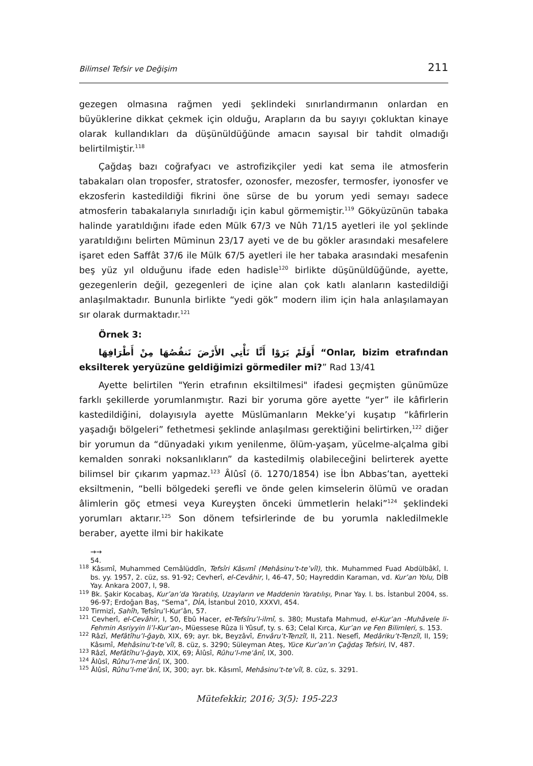Bilimsel Tefsir ve Değişim 211
gezegen olmasına rağmen yedi şeklindeki sınırlandırmanın onlardan en büyüklerine dikkat çekmek için olduğu, Arapların da bu sayıyı çokluktan kinaye olarak kullandıkları da düşünüldüğünde amacın sayısal bir tahdit olmadığı belirtilmiştir.<sup>118</sup>
Çağdaş bazı coğrafyacı ve astrofizikçiler yedi kat sema ile atmosferin tabakaları olan troposfer, stratosfer, ozonosfer, mezosfer, termosfer, iyonosfer ve ekzosferin kastedildiği fikrini öne sürse de bu yorum yedi semayı sadece atmosferin tabakalarıyla sınırladığı için kabul görmemiştir.<sup>119</sup> Gökyüzünün tabaka halinde yaratıldığını ifade eden Mülk 67/3 ve Nûh 71/15 ayetleri ile yol şeklinde yaratıldığını belirten Müminun 23/17 ayeti ve de bu gökler arasındaki mesafelere işaret eden Saffât 37/6 ile Mülk 67/5 ayetleri ile her tabaka arasındaki mesafenin beş yüz yıl olduğunu ifade eden hadisle<sup>120</sup> birlikte düşünüldüğünde, ayette, gezegenlerin değil, gezegenleri de içine alan çok katlı alanların kastedildiği anlaşılmaktadır. Bununla birlikte “yedi gök” modern ilim için hala anlaşılamayan sır olarak durmaktadır.<sup>121</sup>
Örnek 3:
أَوَلَمْ يَرَوْا أَنَّا نَأْتِي الأَرْضَ نَنقُصُهَا مِنْ أَطْرَافِهَا “Onlar, bizim etrafından eksilterek yeryüzüne geldiğimizi görmediler mi?” Rad 13/41
Ayette belirtilen "Yerin etrafının eksiltilmesi" ifadesi geçmişten günümüze farklı şekillerde yorumlanmıştır. Razi bir yoruma göre ayette “yer” ile kâfirlerin kastedildiğini, dolayısıyla ayette Müslümanların Mekke’yi kuşatıp “kâfirlerin yaşadığı bölgeleri” fethetmesi şeklinde anlaşılması gerektiğini belirtirken,<sup>122</sup> diğer bir yorumun da “dünyadaki yıkım yenilenme, ölüm-yaşam, yücelme-alçalma gibi kemalden sonraki noksanlıkların” da kastedilmiş olabileceğini belirterek ayette bilimsel bir çıkarım yapmaz.<sup>123</sup> Âlûsî (ö. 1270/1854) ise İbn Abbas’tan, ayetteki eksiltmenin, “belli bölgedeki şerefli ve önde gelen kimselerin ölümü ve oradan âlimlerin göç etmesi veya Kureyşten önceki ümmetlerin helaki”<sup>124</sup> şeklindeki yorumları aktarır.<sup>125</sup> Son dönem tefsirlerinde de bu yorumla nakledilmekle beraber, ayette ilmi bir hakikate
→→
54.
<sup>118</sup> Kâsımî, Muhammed Cemâlüddîn, Tefsîri Kâsımî (Mehâsinu’t-te’vîl), thk. Muhammed Fuad Abdülbâkî, I. bs. yy. 1957, 2. cüz, ss. 91-92; Cevherî, el-Cevâhir, I, 46-47, 50; Hayreddin Karaman, vd. Kur’an Yolu, DİB Yay. Ankara 2007, I, 98.
<sup>119</sup> Bk. Şakir Kocabaş, Kur’an’da Yaratılış, Uzayların ve Maddenin Yaratılışı, Pınar Yay. I. bs. İstanbul 2004, ss. 96-97; Erdoğan Baş, “Sema”, DİA, İstanbul 2010, XXXVI, 454.
<sup>120</sup> Tirmizî, Sahîh, Tefsîru’l-Kur’ân, 57.
<sup>121</sup> Cevherî, el-Cevâhir, I, 50, Ebû Hacer, et-Tefsîru’l-ilmî, s. 380; Mustafa Mahmud, el-Kur’an -Muhâvele li-Fehmin Asriyyin li’l-Kur’an-, Müessese Rûza li Yûsuf, ty. s. 63; Celal Kırca, Kur’an ve Fen Bilimleri, s. 153.
<sup>122</sup> Râzî, Mefâtîhu’l-ğayb, XIX, 69; ayr. bk, Beyzâvî, Envâru’t-Tenzîl, II, 211. Nesefî, Medâriku’t-Tenzîl, II, 159; Kâsımî, Mehâsinu’t-te’vîl, 8. cüz, s. 3290; Süleyman Ateş, Yüce Kur’an’ın Çağdaş Tefsiri, IV, 487.
<sup>123</sup> Râzî, Mefâtîhu’l-ğayb, XIX, 69; Âlûsî, Rûhu’l-meʿânî, IX, 300.
<sup>124</sup> Âlûsî, Rûhu’l-meʿânî, IX, 300.
<sup>125</sup> Âlûsî, Rûhu’l-meʿânî, IX, 300; ayr. bk. Kâsımî, Mehâsinu’t-te’vîl, 8. cüz, s. 3291.
Mütefekkir, 2016; 3(5): 195-223